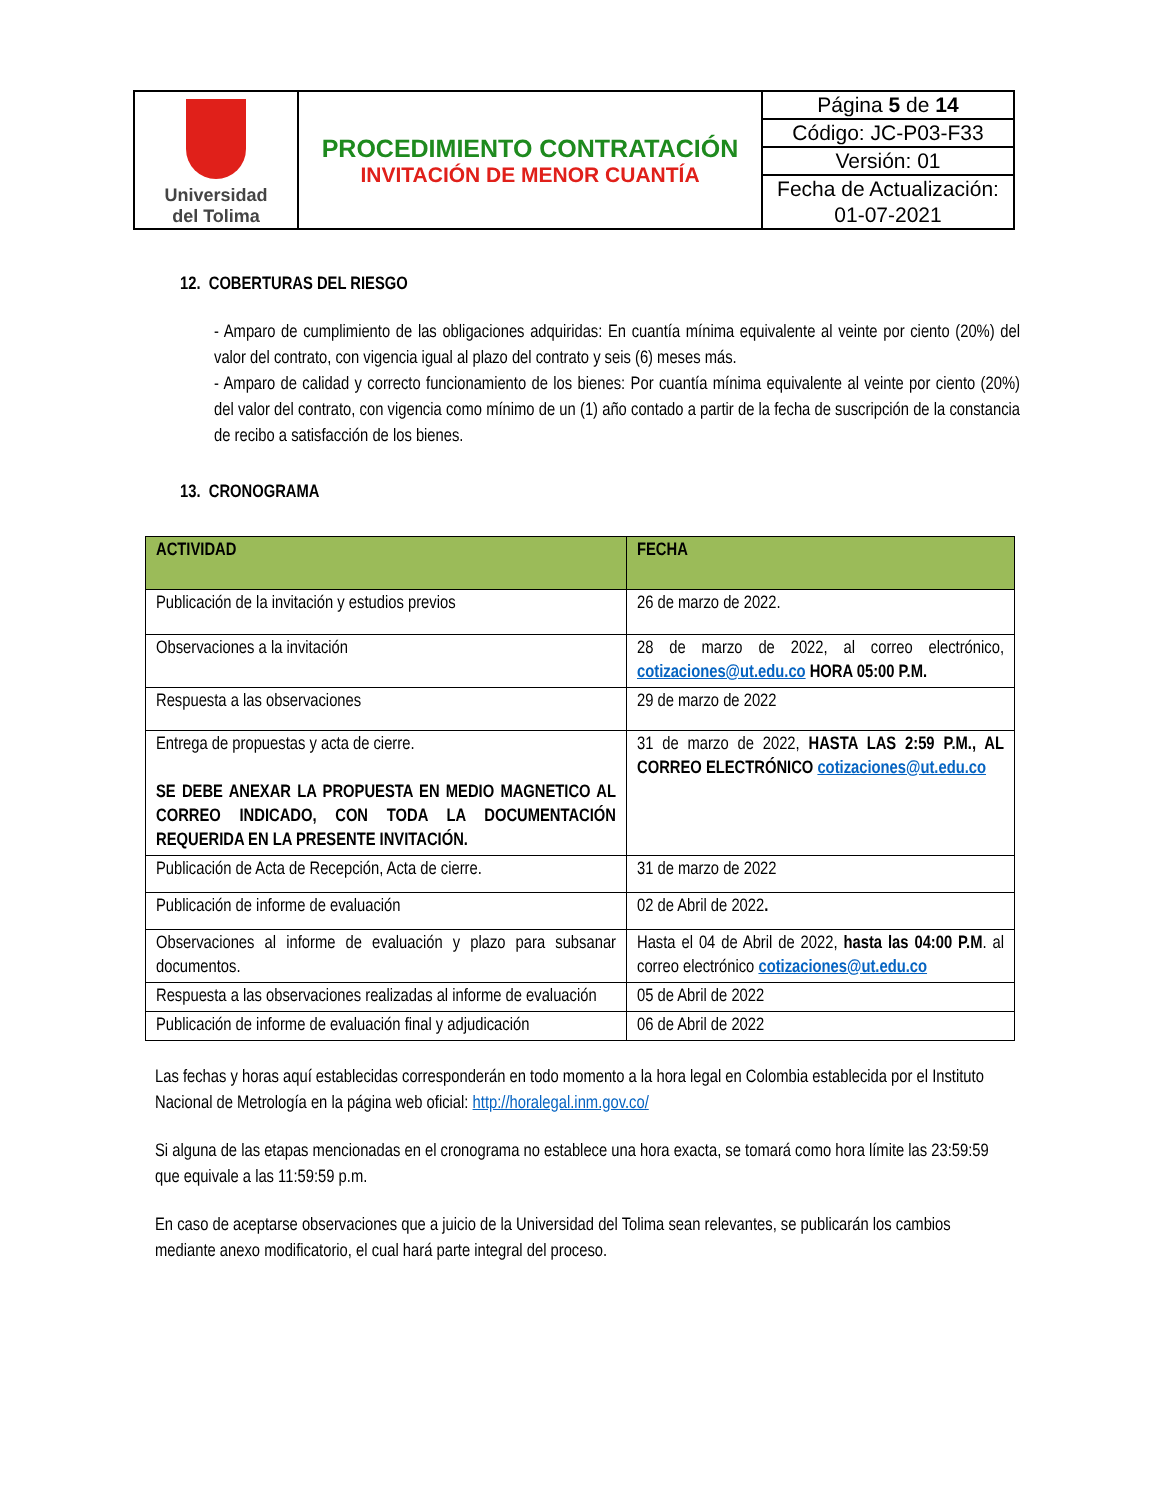| Universidad del Tolima | PROCEDIMIENTO CONTRATACIÓN INVITACIÓN DE MENOR CUANTÍA | Página 5 de 14 |
| | | Código: JC-P03-F33 |
| | | Versión: 01 |
| | | Fecha de Actualización: |
| | | 01-07-2021 |
12. COBERTURAS DEL RIESGO
- Amparo de cumplimiento de las obligaciones adquiridas: En cuantía mínima equivalente al veinte por ciento (20%) del valor del contrato, con vigencia igual al plazo del contrato y seis (6) meses más.
- Amparo de calidad y correcto funcionamiento de los bienes: Por cuantía mínima equivalente al veinte por ciento (20%) del valor del contrato, con vigencia como mínimo de un (1) año contado a partir de la fecha de suscripción de la constancia de recibo a satisfacción de los bienes.
13. CRONOGRAMA
| ACTIVIDAD | FECHA |
| --- | --- |
| Publicación de la invitación y estudios previos | 26 de marzo de 2022. |
| Observaciones a la invitación | 28 de marzo de 2022, al correo electrónico, cotizaciones@ut.edu.co HORA 05:00 P.M. |
| Respuesta a las observaciones | 29 de marzo de 2022 |
| Entrega de propuestas y acta de cierre. SE DEBE ANEXAR LA PROPUESTA EN MEDIO MAGNETICO AL CORREO INDICADO, CON TODA LA DOCUMENTACIÓN REQUERIDA EN LA PRESENTE INVITACIÓN. | 31 de marzo de 2022, HASTA LAS 2:59 P.M., AL CORREO ELECTRÓNICO cotizaciones@ut.edu.co |
| Publicación de Acta de Recepción, Acta de cierre. | 31 de marzo de 2022 |
| Publicación de informe de evaluación | 02 de Abril de 2022 . |
| Observaciones al informe de evaluación y plazo para subsanar documentos. | Hasta el 04 de Abril de 2022, hasta las 04:00 P.M . al correo electrónico cotizaciones@ut.edu.co |
| Respuesta a las observaciones realizadas al informe de evaluación | 05 de Abril de 2022 |
| Publicación de informe de evaluación final y adjudicación | 06 de Abril de 2022 |
Las fechas y horas aquí establecidas corresponderán en todo momento a la hora legal en Colombia establecida por el Instituto Nacional de Metrología en la página web oficial: http://horalegal.inm.gov.co/
Si alguna de las etapas mencionadas en el cronograma no establece una hora exacta, se tomará como hora límite las 23:59:59 que equivale a las 11:59:59 p.m.
En caso de aceptarse observaciones que a juicio de la Universidad del Tolima sean relevantes, se publicarán los cambios mediante anexo modificatorio, el cual hará parte integral del proceso.